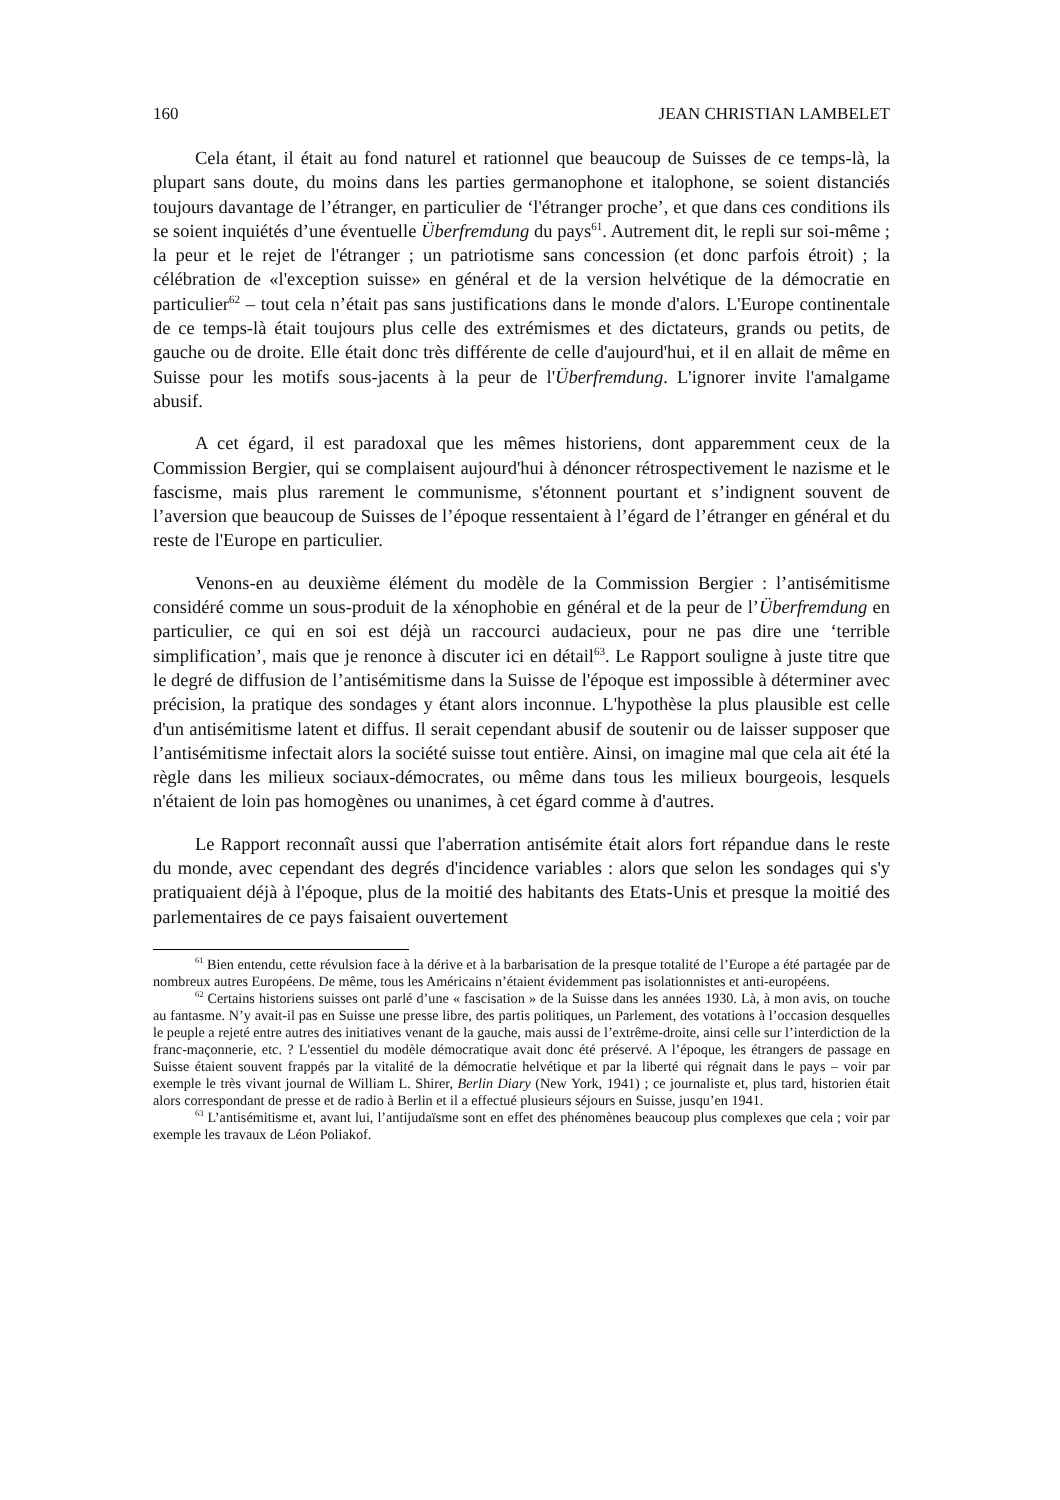160 JEAN CHRISTIAN LAMBELET
Cela étant, il était au fond naturel et rationnel que beaucoup de Suisses de ce temps-là, la plupart sans doute, du moins dans les parties germanophone et italophone, se soient distanciés toujours davantage de l’étranger, en particulier de ‘l'étranger proche’, et que dans ces conditions ils se soient inquiétés d’une éventuelle Überfremdung du pays<sup>61</sup>. Autrement dit, le repli sur soi-même ; la peur et le rejet de l'étranger ; un patriotisme sans concession (et donc parfois étroit) ; la célébration de «l'exception suisse» en général et de la version helvétique de la démocratie en particulier<sup>62</sup> – tout cela n’était pas sans justifications dans le monde d'alors. L'Europe continentale de ce temps-là était toujours plus celle des extrémismes et des dictateurs, grands ou petits, de gauche ou de droite. Elle était donc très différente de celle d'aujourd'hui, et il en allait de même en Suisse pour les motifs sous-jacents à la peur de l'Überfremdung. L'ignorer invite l'amalgame abusif.
A cet égard, il est paradoxal que les mêmes historiens, dont apparemment ceux de la Commission Bergier, qui se complaisent aujourd'hui à dénoncer rétrospectivement le nazisme et le fascisme, mais plus rarement le communisme, s'étonnent pourtant et s’indignent souvent de l’aversion que beaucoup de Suisses de l’époque ressentaient à l’égard de l’étranger en général et du reste de l'Europe en particulier.
Venons-en au deuxième élément du modèle de la Commission Bergier : l’antisémitisme considéré comme un sous-produit de la xénophobie en général et de la peur de l’Überfremdung en particulier, ce qui en soi est déjà un raccourci audacieux, pour ne pas dire une ‘terrible simplification’, mais que je renonce à discuter ici en détail<sup>63</sup>. Le Rapport souligne à juste titre que le degré de diffusion de l’antisémitisme dans la Suisse de l'époque est impossible à déterminer avec précision, la pratique des sondages y étant alors inconnue. L'hypothèse la plus plausible est celle d'un antisémitisme latent et diffus. Il serait cependant abusif de soutenir ou de laisser supposer que l’antisémitisme infectait alors la société suisse tout entière. Ainsi, on imagine mal que cela ait été la règle dans les milieux sociaux-démocrates, ou même dans tous les milieux bourgeois, lesquels n'étaient de loin pas homogènes ou unanimes, à cet égard comme à d'autres.
Le Rapport reconnaît aussi que l'aberration antisémite était alors fort répandue dans le reste du monde, avec cependant des degrés d'incidence variables : alors que selon les sondages qui s'y pratiquaient déjà à l'époque, plus de la moitié des habitants des Etats-Unis et presque la moitié des parlementaires de ce pays faisaient ouvertement
<sup>61</sup> Bien entendu, cette révulsion face à la dérive et à la barbarisation de la presque totalité de l’Europe a été partagée par de nombreux autres Européens. De même, tous les Américains n’étaient évidemment pas isolationnistes et anti-européens.
<sup>62</sup> Certains historiens suisses ont parlé d’une « fascisation » de la Suisse dans les années 1930. Là, à mon avis, on touche au fantasme. N’y avait-il pas en Suisse une presse libre, des partis politiques, un Parlement, des votations à l’occasion desquelles le peuple a rejeté entre autres des initiatives venant de la gauche, mais aussi de l’extrême-droite, ainsi celle sur l’interdiction de la franc-maçonnerie, etc. ? L'essentiel du modèle démocratique avait donc été préservé. A l’époque, les étrangers de passage en Suisse étaient souvent frappés par la vitalité de la démocratie helvétique et par la liberté qui régnait dans le pays – voir par exemple le très vivant journal de William L. Shirer, Berlin Diary (New York, 1941) ; ce journaliste et, plus tard, historien était alors correspondant de presse et de radio à Berlin et il a effectué plusieurs séjours en Suisse, jusqu’en 1941.
<sup>63</sup> L’antisémitisme et, avant lui, l’antijudaïsme sont en effet des phénomènes beaucoup plus complexes que cela ; voir par exemple les travaux de Léon Poliakof.